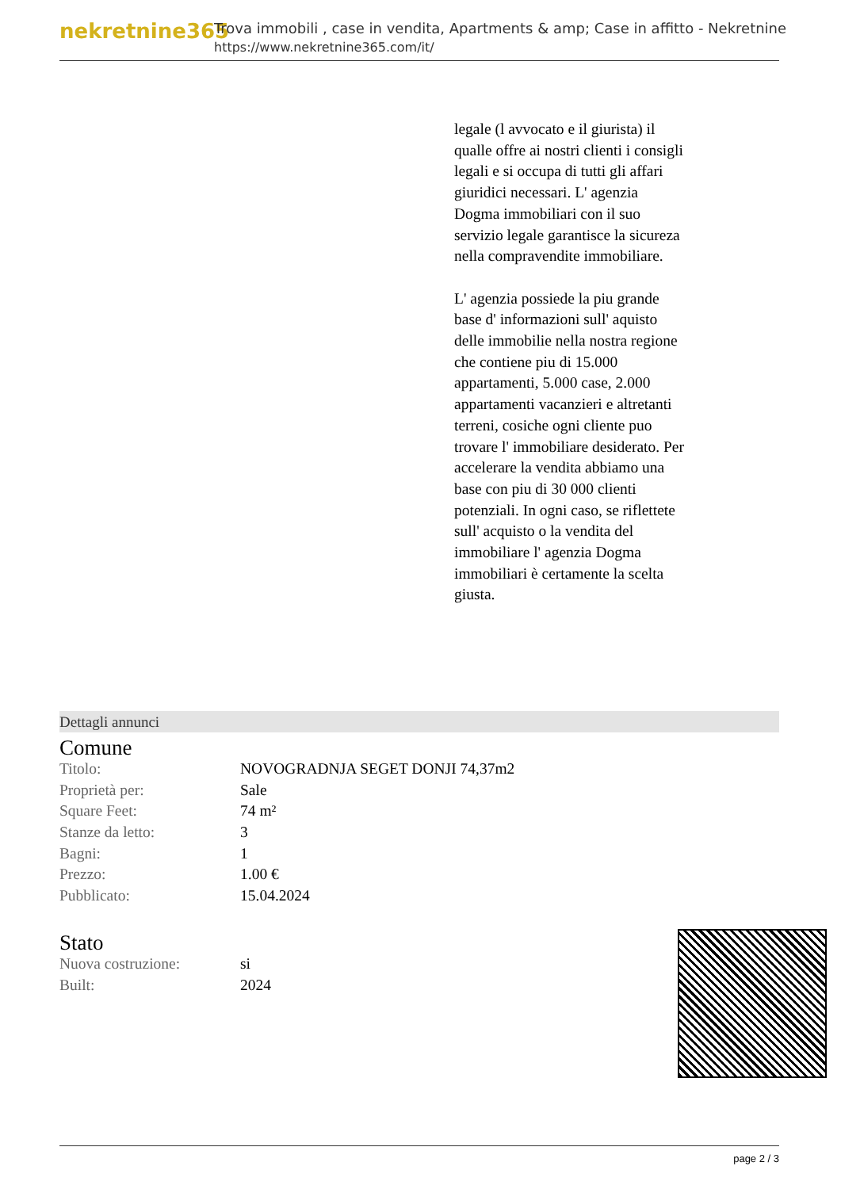nekretnine365
Trova immobili , case in vendita, Apartments & amp; Case in affitto - Nekretnine
https://www.nekretnine365.com/it/
legale (l avvocato e il giurista) il qualle offre ai nostri clienti i consigli legali e si occupa di tutti gli affari giuridici necessari. L' agenzia Dogma immobiliari con il suo servizio legale garantisce la sicureza nella compravendite immobiliare.
L' agenzia possiede la piu grande base d' informazioni sull' aquisto delle immobilie nella nostra regione che contiene piu di 15.000 appartamenti, 5.000 case, 2.000 appartamenti vacanzieri e altretanti terreni, cosiche ogni cliente puo trovare l' immobiliare desiderato. Per accelerare la vendita abbiamo una base con piu di 30 000 clienti potenziali. In ogni caso, se riflettete sull' acquisto o la vendita del immobiliare l' agenzia Dogma immobiliari è certamente la scelta giusta.
Dettagli annunci
Comune
| Titolo: | NOVOGRADNJA SEGET DONJI 74,37m2 |
| Proprietà per: | Sale |
| Square Feet: | 74 m² |
| Stanze da letto: | 3 |
| Bagni: | 1 |
| Prezzo: | 1.00 € |
| Pubblicato: | 15.04.2024 |
Stato
| Nuova costruzione: | si |
| Built: | 2024 |
page 2 / 3